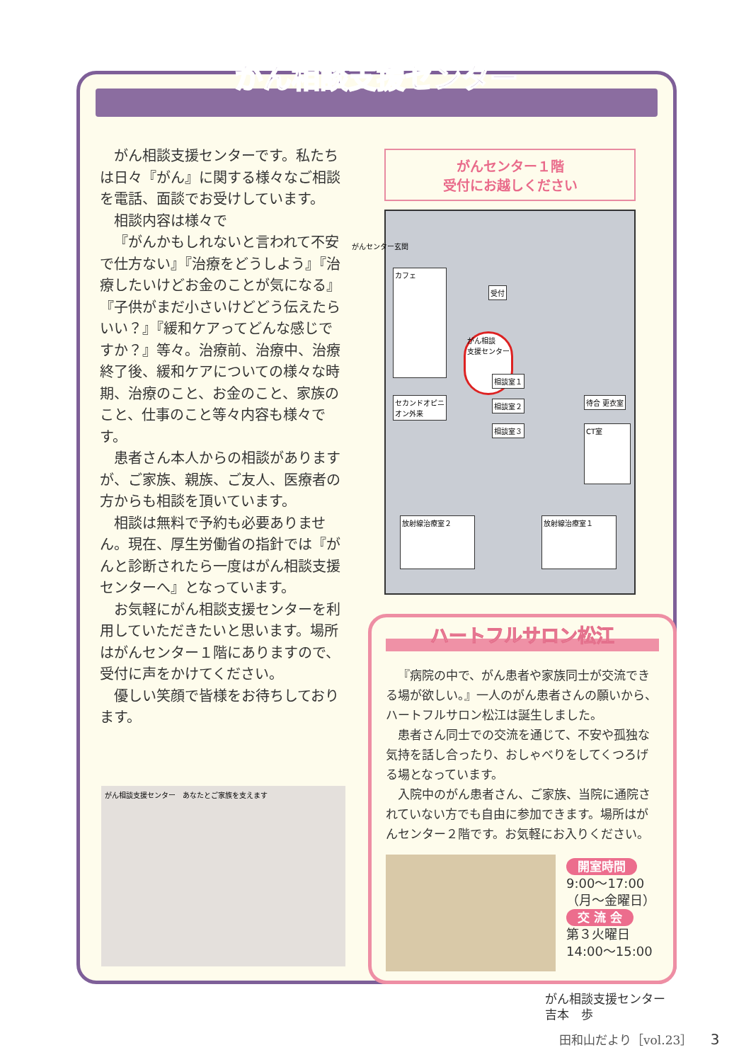がん相談支援センター
がん相談支援センターです。私たちは日々『がん』に関する様々なご相談を電話、面談でお受けしています。
相談内容は様々で
『がんかもしれないと言われて不安で仕方ない』『治療をどうしよう』『治療したいけどお金のことが気になる』『子供がまだ小さいけどどう伝えたらいい？』『緩和ケアってどんな感じですか？』等々。治療前、治療中、治療終了後、緩和ケアについての様々な時期、治療のこと、お金のこと、家族のこと、仕事のこと等々内容も様々です。
患者さん本人からの相談がありますが、ご家族、親族、ご友人、医療者の方からも相談を頂いています。
相談は無料で予約も必要ありません。現在、厚生労働省の指針では『がんと診断されたら一度はがん相談支援センターへ』となっています。
お気軽にがん相談支援センターを利用していただきたいと思います。場所はがんセンター１階にありますので、受付に声をかけてください。
優しい笑顔で皆様をお待ちしております。
がんセンター１階
受付にお越しください
がんセンター玄関
カフェ
がん相談
支援センター
受付
セカンドオピニオン外来
相談室１
相談室２
相談室３
待合 更衣室
CT室
放射線治療室２ 放射線治療室１
がん相談支援センター　あなたとご家族を支えます
ハートフルサロン松江
『病院の中で、がん患者や家族同士が交流できる場が欲しい。』一人のがん患者さんの願いから、ハートフルサロン松江は誕生しました。
患者さん同士での交流を通じて、不安や孤独な気持を話し合ったり、おしゃべりをしてくつろげる場となっています。
入院中のがん患者さん、ご家族、当院に通院されていない方でも自由に参加できます。場所はがんセンター２階です。お気軽にお入りください。
開室時間
9:00～17:00
（月～金曜日）
交 流 会
第３火曜日
14:00～15:00
がん相談支援センター
吉本　歩
田和山だより［vol.23］ 3